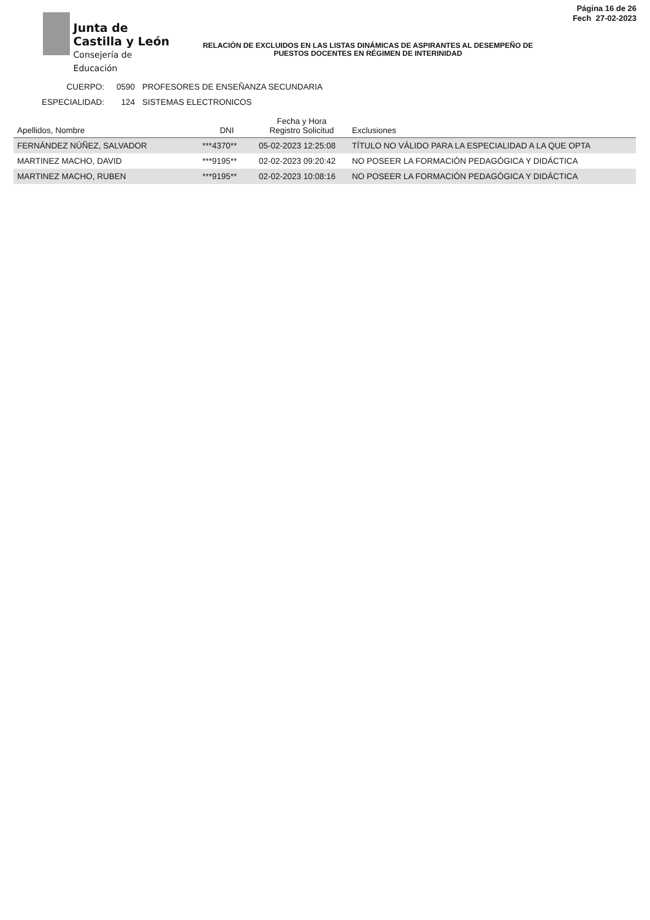Junta de
Castilla y León
Consejería de Educación
Página 16 de 26
Fech 27-02-2023
RELACIÓN DE EXCLUIDOS EN LAS LISTAS DINÁMICAS DE ASPIRANTES AL DESEMPEÑO DE PUESTOS DOCENTES EN RÉGIMEN DE INTERINIDAD
CUERPO: 0590 PROFESORES DE ENSEÑANZA SECUNDARIA
ESPECIALIDAD: 124 SISTEMAS ELECTRONICOS
| Apellidos, Nombre | DNI | Fecha y Hora Registro Solicitud | Exclusiones |
| --- | --- | --- | --- |
| FERNÁNDEZ NÚÑEZ, SALVADOR | ***4370** | 05-02-2023 12:25:08 | TÍTULO NO VÁLIDO PARA LA ESPECIALIDAD A LA QUE OPTA |
| MARTINEZ MACHO, DAVID | ***9195** | 02-02-2023 09:20:42 | NO POSEER LA FORMACIÓN PEDAGÓGICA Y DIDÁCTICA |
| MARTINEZ MACHO, RUBEN | ***9195** | 02-02-2023 10:08:16 | NO POSEER LA FORMACIÓN PEDAGÓGICA Y DIDÁCTICA |